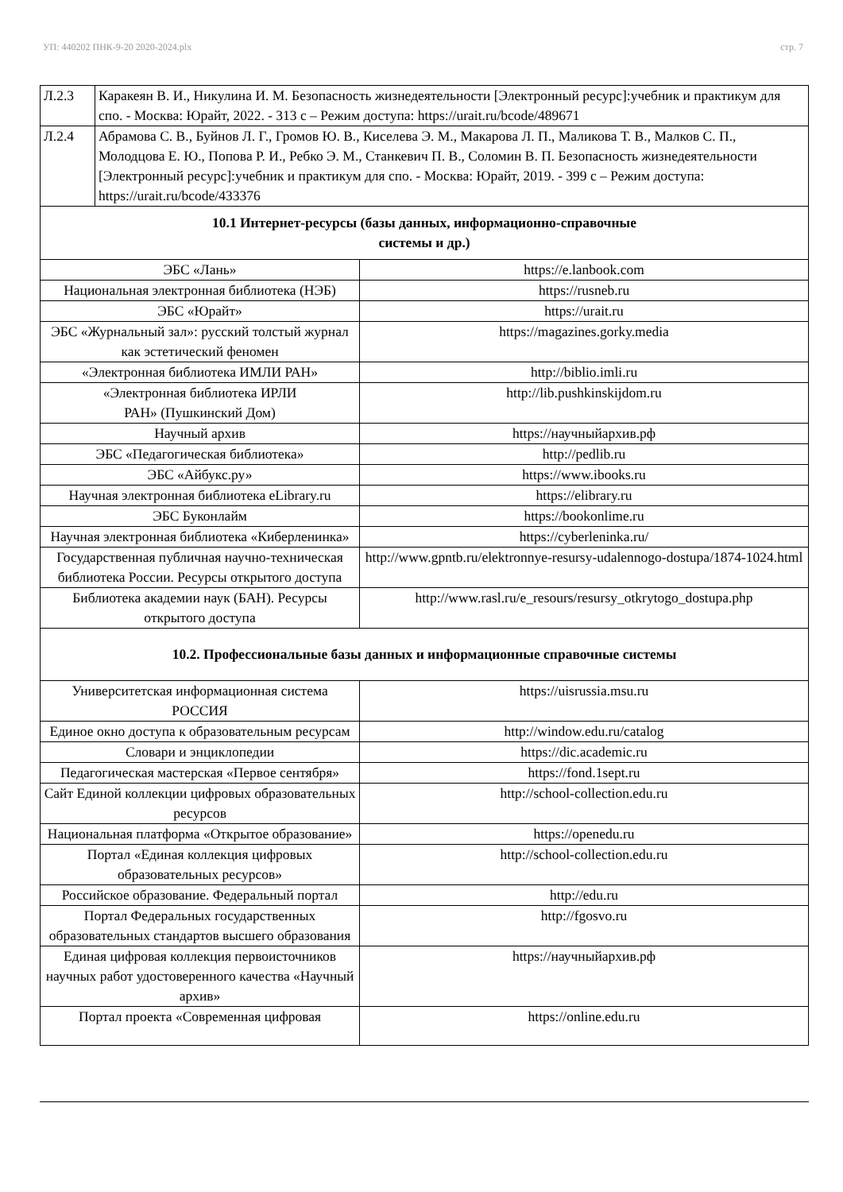УП: 440202 ПНК-9-20 2020-2024.plx стр. 7
| Л.2.3 | Каракеян В. И., Никулина И. М. Безопасность жизнедеятельности [Электронный ресурс]:учебник и практикум для спо. - Москва: Юрайт, 2022. - 313 с – Режим доступа: https://urait.ru/bcode/489671 | |
| Л.2.4 | Абрамова С. В., Буйнов Л. Г., Громов Ю. В., Киселева Э. М., Макарова Л. П., Маликова Т. В., Малков С. П., Молодцова Е. Ю., Попова Р. И., Ребко Э. М., Станкевич П. В., Соломин В. П. Безопасность жизнедеятельности [Электронный ресурс]:учебник и практикум для спо. - Москва: Юрайт, 2019. - 399 с – Режим доступа: https://urait.ru/bcode/433376 | |
| 10.1 Интернет-ресурсы (базы данных, информационно-справочные системы и др.) | | |
| ЭБС «Лань» | | https://e.lanbook.com |
| Национальная электронная библиотека (НЭБ) | | https://rusneb.ru |
| ЭБС «Юрайт» | | https://urait.ru |
| ЭБС «Журнальный зал»: русский толстый журнал как эстетический феномен | | https://magazines.gorky.media |
| «Электронная библиотека ИМЛИ РАН» | | http://biblio.imli.ru |
| «Электронная библиотека ИРЛИ РАН» (Пушкинский Дом) | | http://lib.pushkinskijdom.ru |
| Научный архив | | https://научныйархив.рф |
| ЭБС «Педагогическая библиотека» | | http://pedlib.ru |
| ЭБС «Айбукс.ру» | | https://www.ibooks.ru |
| Научная электронная библиотека eLibrary.ru | | https://elibrary.ru |
| ЭБС Буконлайм | | https://bookonlime.ru |
| Научная электронная библиотека «Киберленинка» | | https://cyberleninka.ru/ |
| Государственная публичная научно-техническая библиотека России. Ресурсы открытого доступа | | http://www.gpntb.ru/elektronnye-resursy-udalennogo-dostupa/1874-1024.html |
| Библиотека академии наук (БАН). Ресурсы открытого доступа | | http://www.rasl.ru/e_resours/resursy_otkrytogo_dostupa.php |
| 10.2. Профессиональные базы данных и информационные справочные системы | | |
| Университетская информационная система РОССИЯ | | https://uisrussia.msu.ru |
| Единое окно доступа к образовательным ресурсам | | http://window.edu.ru/catalog |
| Словари и энциклопедии | | https://dic.academic.ru |
| Педагогическая мастерская «Первое сентября» | | https://fond.1sept.ru |
| Сайт Единой коллекции цифровых образовательных ресурсов | | http://school-collection.edu.ru |
| Национальная платформа «Открытое образование» | | https://openedu.ru |
| Портал «Единая коллекция цифровых образовательных ресурсов» | | http://school-collection.edu.ru |
| Российское образование. Федеральный портал | | http://edu.ru |
| Портал Федеральных государственных образовательных стандартов высшего образования | | http://fgosvo.ru |
| Единая цифровая коллекция первоисточников научных работ удостоверенного качества «Научный архив» | | https://научныйархив.рф |
| Портал проекта «Современная цифровая | | https://online.edu.ru |